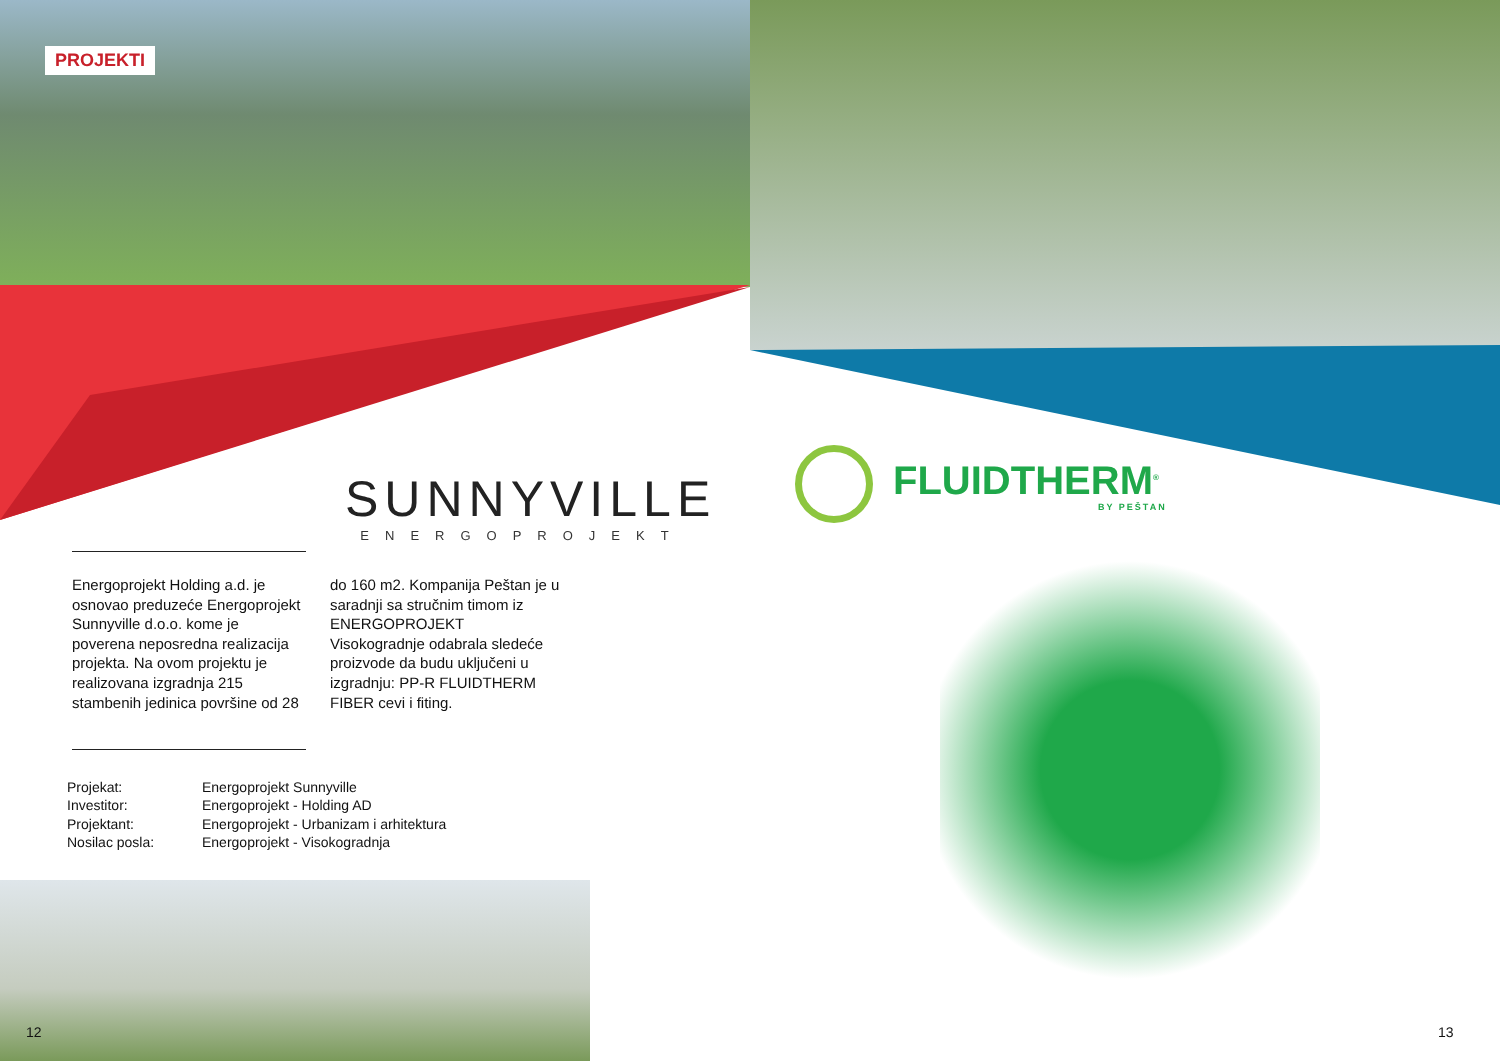PROJEKTI
SUNNYVILLE
ENERGOPROJEKT
Energoprojekt Holding a.d. je osnovao preduzeće Energoprojekt Sunnyville d.o.o. kome je poverena neposredna realizacija projekta. Na ovom projektu je realizovana izgradnja 215 stambenih jedinica površine od 28 do 160 m2. Kompanija Peštan je u saradnji sa stručnim timom iz ENERGOPROJEKT Visokogradnje odabrala sledeće proizvode da budu uključeni u izgradnju: PP-R FLUIDTHERM FIBER cevi i fiting.
Projekat: Energoprojekt Sunnyville
Investitor: Energoprojekt - Holding AD
Projektant: Energoprojekt - Urbanizam i arhitektura
Nosilac posla: Energoprojekt - Visokogradnja
12
FLUIDTHERM<sup>®</sup>
BY PEŠTAN
13